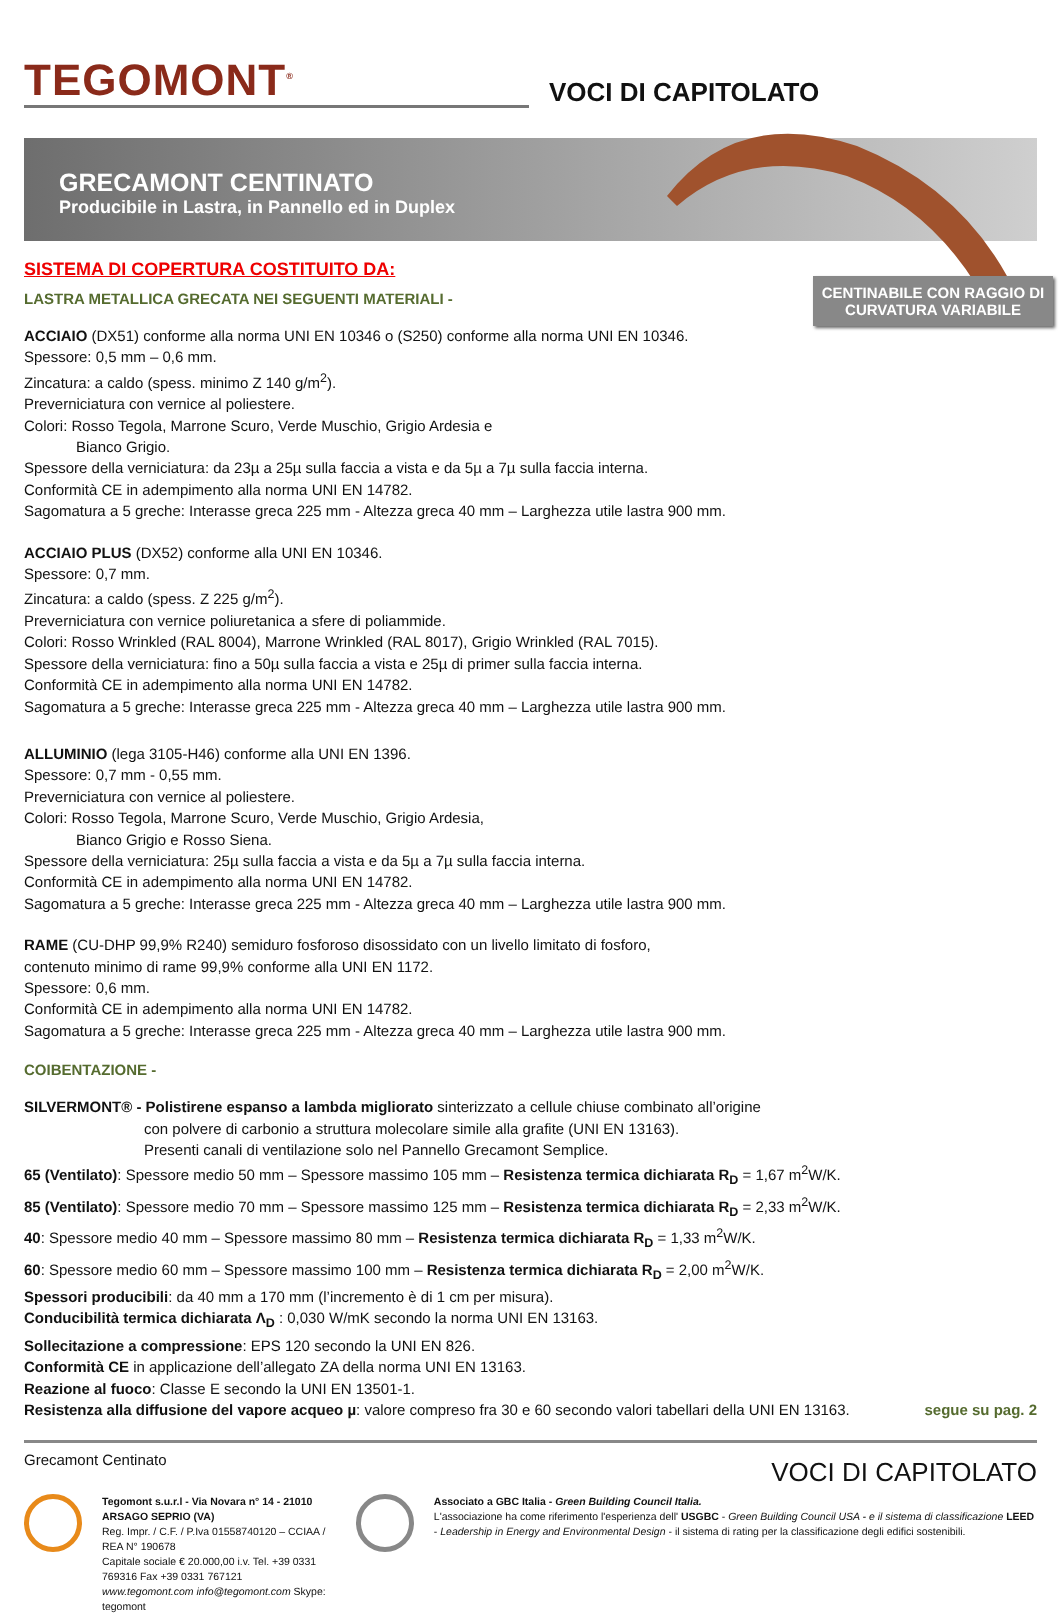TEGOMONT<sup>®</sup>
VOCI DI CAPITOLATO
GRECAMONT CENTINATO
Producibile in Lastra, in Pannello ed in Duplex
CENTINABILE CON RAGGIO DI CURVATURA VARIABILE
SISTEMA DI COPERTURA COSTITUITO DA:
LASTRA METALLICA GRECATA NEI SEGUENTI MATERIALI -
ACCIAIO (DX51) conforme alla norma UNI EN 10346 o (S250) conforme alla norma UNI EN 10346.
Spessore: 0,5 mm – 0,6 mm.
Zincatura: a caldo (spess. minimo Z 140 g/m<sup>2</sup>).
Preverniciatura con vernice al poliestere.
Colori: Rosso Tegola, Marrone Scuro, Verde Muschio, Grigio Ardesia e
Bianco Grigio.
Spessore della verniciatura: da 23µ a 25µ sulla faccia a vista e da 5µ a 7µ sulla faccia interna.
Conformità CE in adempimento alla norma UNI EN 14782.
Sagomatura a 5 greche: Interasse greca 225 mm - Altezza greca 40 mm – Larghezza utile lastra 900 mm.
ACCIAIO PLUS (DX52) conforme alla UNI EN 10346.
Spessore: 0,7 mm.
Zincatura: a caldo (spess. Z 225 g/m<sup>2</sup>).
Preverniciatura con vernice poliuretanica a sfere di poliammide.
Colori: Rosso Wrinkled (RAL 8004), Marrone Wrinkled (RAL 8017), Grigio Wrinkled (RAL 7015).
Spessore della verniciatura: fino a 50µ sulla faccia a vista e 25µ di primer sulla faccia interna.
Conformità CE in adempimento alla norma UNI EN 14782.
Sagomatura a 5 greche: Interasse greca 225 mm - Altezza greca 40 mm – Larghezza utile lastra 900 mm.
ALLUMINIO (lega 3105-H46) conforme alla UNI EN 1396.
Spessore: 0,7 mm - 0,55 mm.
Preverniciatura con vernice al poliestere.
Colori: Rosso Tegola, Marrone Scuro, Verde Muschio, Grigio Ardesia,
Bianco Grigio e Rosso Siena.
Spessore della verniciatura: 25µ sulla faccia a vista e da 5µ a 7µ sulla faccia interna.
Conformità CE in adempimento alla norma UNI EN 14782.
Sagomatura a 5 greche: Interasse greca 225 mm - Altezza greca 40 mm – Larghezza utile lastra 900 mm.
RAME (CU-DHP 99,9% R240) semiduro fosforoso disossidato con un livello limitato di fosforo,
contenuto minimo di rame 99,9% conforme alla UNI EN 1172.
Spessore: 0,6 mm.
Conformità CE in adempimento alla norma UNI EN 14782.
Sagomatura a 5 greche: Interasse greca 225 mm - Altezza greca 40 mm – Larghezza utile lastra 900 mm.
COIBENTAZIONE -
SILVERMONT® - Polistirene espanso a lambda migliorato sinterizzato a cellule chiuse combinato all’origine
con polvere di carbonio a struttura molecolare simile alla grafite (UNI EN 13163).
Presenti canali di ventilazione solo nel Pannello Grecamont Semplice.
65 (Ventilato): Spessore medio 50 mm – Spessore massimo 105 mm – Resistenza termica dichiarata R<sub>D</sub> = 1,67 m<sup>2</sup>W/K.
85 (Ventilato): Spessore medio 70 mm – Spessore massimo 125 mm – Resistenza termica dichiarata R<sub>D</sub> = 2,33 m<sup>2</sup>W/K.
40: Spessore medio 40 mm – Spessore massimo 80 mm – Resistenza termica dichiarata R<sub>D</sub> = 1,33 m<sup>2</sup>W/K.
60: Spessore medio 60 mm – Spessore massimo 100 mm – Resistenza termica dichiarata R<sub>D</sub> = 2,00 m<sup>2</sup>W/K.
Spessori producibili: da 40 mm a 170 mm (l’incremento è di 1 cm per misura).
Conducibilità termica dichiarata Λ<sub>D</sub> : 0,030 W/mK secondo la norma UNI EN 13163.
Sollecitazione a compressione: EPS 120 secondo la UNI EN 826.
Conformità CE in applicazione dell’allegato ZA della norma UNI EN 13163.
Reazione al fuoco: Classe E secondo la UNI EN 13501-1.
Resistenza alla diffusione del vapore acqueo µ: valore compreso fra 30 e 60 secondo valori tabellari della UNI EN 13163. segue su pag. 2
Grecamont Centinato VOCI DI CAPITOLATO
Tegomont s.u.r.l - Via Novara n° 14 - 21010 ARSAGO SEPRIO (VA)
Reg. Impr. / C.F. / P.Iva 01558740120 – CCIAA / REA N° 190678
Capitale sociale € 20.000,00 i.v. Tel. +39 0331 769316 Fax +39 0331 767121
www.tegomont.com info@tegomont.com Skype: tegomont
Associato a GBC Italia - Green Building Council Italia.
L'associazione ha come riferimento l'esperienza dell' USGBC - Green Building Council USA - e il sistema di classificazione LEED - Leadership in Energy and Environmental Design - il sistema di rating per la classificazione degli edifici sostenibili.